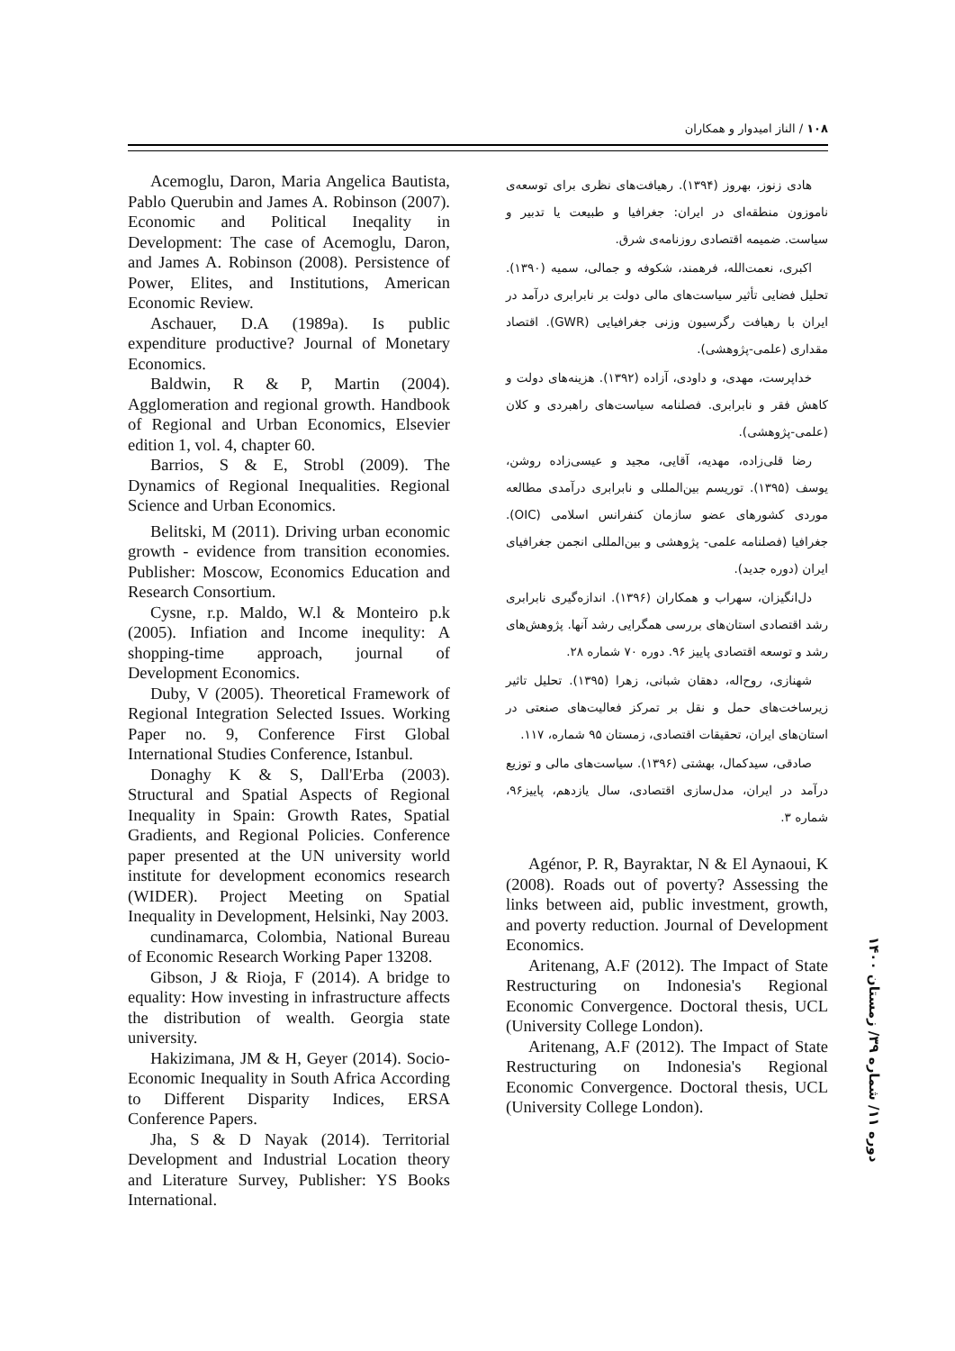۱۰۸ / الناز امیدوار و همکاران
هادی زنوز، بهروز (۱۳۹۴). رهیافت‌های نظری برای توسعه‌ی ناموزون منطقه‌ای در ایران: جغرافیا و طبیعت یا تدبیر و سیاست. ضمیمه اقتصادی روزنامه‌ی شرق.
اکبری، نعمت‌الله، فرهمند، شکوفه و جمالی، سمیه (۱۳۹۰). تحلیل فضایی تأثیر سیاست‌های مالی دولت بر نابرابری درآمد در ایران با رهیافت رگرسیون وزنی جغرافیایی (GWR). اقتصاد مقداری (علمی-پژوهشی).
خداپرست، مهدی، و داودی، آزاده (۱۳۹۲). هزینه‌های دولت و کاهش فقر و نابرابری. فصلنامه سیاست‌های راهبردی و کلان (علمی-پژوهشی).
رضا قلی‌زاده، مهدیه، آقایی، مجید و عیسی‌زاده روشن، یوسف (۱۳۹۵). توریسم بین‌المللی و نابرابری درآمدی مطالعه موردی کشورهای عضو سازمان کنفرانس اسلامی (OIC). جغرافیا (فصلنامه علمی- پژوهشی و بین‌المللی انجمن جغرافیای ایران (دوره جدید).
دل‌انگیزان، سهراب و همکاران (۱۳۹۶). اندازه‌گیری نابرابری رشد اقتصادی استان‌های بررسی همگرایی رشد آنها. پژوهش‌های رشد و توسعه اقتصادی پاییز ۹۶. دوره ۷۰ شماره ۲۸.
شهنازی، روح‌اله، دهقان شبانی، زهرا (۱۳۹۵). تحلیل تاثیر زیرساخت‌های حمل و نقل بر تمرکز فعالیت‌های صنعتی در استان‌های ایران، تحقیقات اقتصادی، زمستان ۹۵ شماره، ۱۱۷.
صادقی، سیدکمال، بهشتی (۱۳۹۶). سیاست‌های مالی و توزیع درآمد در ایران، مدل‌سازی اقتصادی، سال یازدهم، پاییز۹۶، شماره ۳.
Agénor, P. R, Bayraktar, N & El Aynaoui, K (2008). Roads out of poverty? Assessing the links between aid, public investment, growth, and poverty reduction. Journal of Development Economics.
Aritenang, A.F (2012). The Impact of State Restructuring on Indonesia's Regional Economic Convergence. Doctoral thesis, UCL (University College London).
Aritenang, A.F (2012). The Impact of State Restructuring on Indonesia's Regional Economic Convergence. Doctoral thesis, UCL (University College London).
Acemoglu, Daron, Maria Angelica Bautista, Pablo Querubin and James A. Robinson (2007). Economic and Political Ineqality in Development: The case of Acemoglu, Daron, and James A. Robinson (2008). Persistence of Power, Elites, and Institutions, American Economic Review.
Aschauer, D.A (1989a). Is public expenditure productive? Journal of Monetary Economics.
Baldwin, R & P, Martin (2004). Agglomeration and regional growth. Handbook of Regional and Urban Economics, Elsevier edition 1, vol. 4, chapter 60.
Barrios, S & E, Strobl (2009). The Dynamics of Regional Inequalities. Regional Science and Urban Economics.
Belitski, M (2011). Driving urban economic growth - evidence from transition economies. Publisher: Moscow, Economics Education and Research Consortium.
Cysne, r.p. Maldo, W.l & Monteiro p.k (2005). Infiation and Income inequlity: A shopping-time approach, journal of Development Economics.
Duby, V (2005). Theoretical Framework of Regional Integration Selected Issues. Working Paper no. 9, Conference First Global International Studies Conference, Istanbul.
Donaghy K & S, Dall'Erba (2003). Structural and Spatial Aspects of Regional Inequality in Spain: Growth Rates, Spatial Gradients, and Regional Policies. Conference paper presented at the UN university world institute for development economics research (WIDER). Project Meeting on Spatial Inequality in Development, Helsinki, Nay 2003.
cundinamarca, Colombia, National Bureau of Economic Research Working Paper 13208.
Gibson, J & Rioja, F (2014). A bridge to equality: How investing in infrastructure affects the distribution of wealth. Georgia state university.
Hakizimana, JM & H, Geyer (2014). Socio-Economic Inequality in South Africa According to Different Disparity Indices, ERSA Conference Papers.
Jha, S & D Nayak (2014). Territorial Development and Industrial Location theory and Literature Survey, Publisher: YS Books International.
دوره ۱۱/ شماره ۳۹/ زمستان ۱۴۰۰